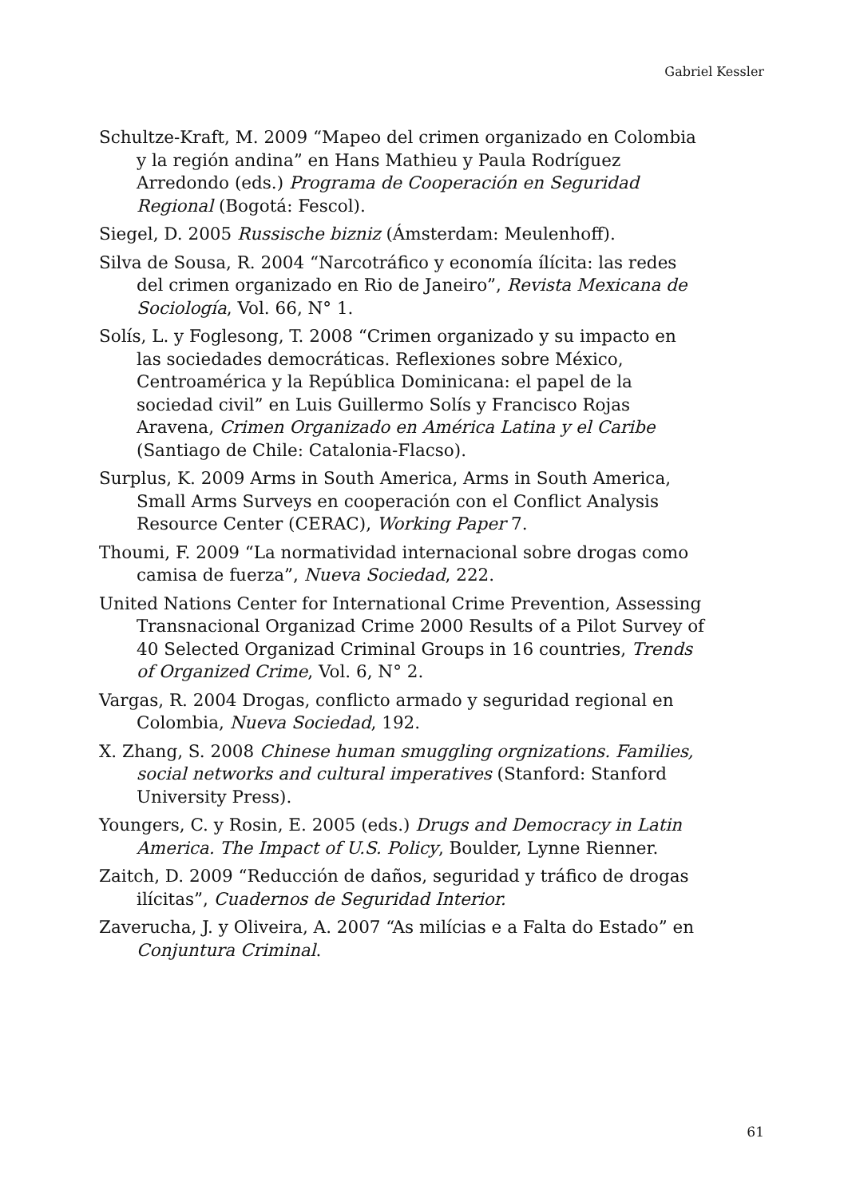Gabriel Kessler
Schultze-Kraft, M. 2009 “Mapeo del crimen organizado en Colombia y la región andina” en Hans Mathieu y Paula Rodríguez Arredondo (eds.) Programa de Cooperación en Seguridad Regional (Bogotá: Fescol).
Siegel, D. 2005 Russische bizniz (Ámsterdam: Meulenhoff).
Silva de Sousa, R. 2004 “Narcotráfico y economía ílícita: las redes del crimen organizado en Rio de Janeiro”, Revista Mexicana de Sociología, Vol. 66, N° 1.
Solís, L. y Foglesong, T. 2008 “Crimen organizado y su impacto en las sociedades democráticas. Reflexiones sobre México, Centroamérica y la República Dominicana: el papel de la sociedad civil” en Luis Guillermo Solís y Francisco Rojas Aravena, Crimen Organizado en América Latina y el Caribe (Santiago de Chile: Catalonia-Flacso).
Surplus, K. 2009 Arms in South America, Arms in South America, Small Arms Surveys en cooperación con el Conflict Analysis Resource Center (CERAC), Working Paper 7.
Thoumi, F. 2009 “La normatividad internacional sobre drogas como camisa de fuerza”, Nueva Sociedad, 222.
United Nations Center for International Crime Prevention, Assessing Transnacional Organizad Crime 2000 Results of a Pilot Survey of 40 Selected Organizad Criminal Groups in 16 countries, Trends of Organized Crime, Vol. 6, N° 2.
Vargas, R. 2004 Drogas, conflicto armado y seguridad regional en Colombia, Nueva Sociedad, 192.
X. Zhang, S. 2008 Chinese human smuggling orgnizations. Families, social networks and cultural imperatives (Stanford: Stanford University Press).
Youngers, C. y Rosin, E. 2005 (eds.) Drugs and Democracy in Latin America. The Impact of U.S. Policy, Boulder, Lynne Rienner.
Zaitch, D. 2009 “Reducción de daños, seguridad y tráfico de drogas ilícitas”, Cuadernos de Seguridad Interior.
Zaverucha, J. y Oliveira, A. 2007 “As milícias e a Falta do Estado” en Conjuntura Criminal.
61